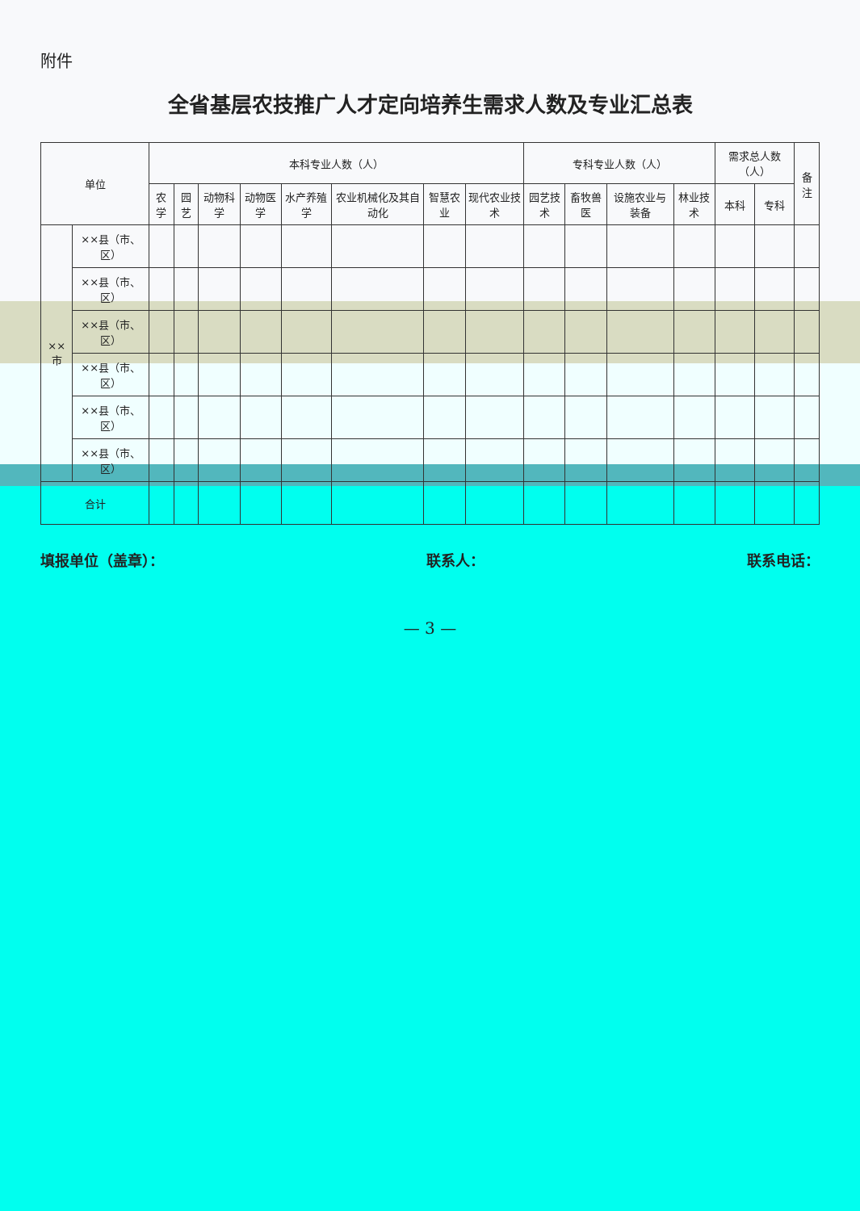附件
全省基层农技推广人才定向培养生需求人数及专业汇总表
| 单位 | | 本科专业人数（人） | | | | | | | | 专科专业人数（人） | | | | 需求总人数（人） | | 备注 |
| --- | --- | --- | --- | --- | --- | --- | --- | --- | --- | --- | --- | --- | --- | --- | --- | --- |
| | | 农学 | 园艺 | 动物科学 | 动物医学 | 水产养殖学 | 农业机械化及其自动化 | 智慧农业 | 现代农业技术 | 园艺技术 | 畜牧兽医 | 设施农业与装备 | 林业技术 | 本科 | 专科 | |
| ××市 | ××县（市、区） | | | | | | | | | | | | | | | |
| | ××县（市、区） | | | | | | | | | | | | | | | |
| | ××县（市、区） | | | | | | | | | | | | | | | |
| | ××县（市、区） | | | | | | | | | | | | | | | |
| | ××县（市、区） | | | | | | | | | | | | | | | |
| | ××县（市、区） | | | | | | | | | | | | | | | |
| 合计 | | | | | | | | | | | | | | | | |
填报单位（盖章）： 联系人： 联系电话：
— 3 —